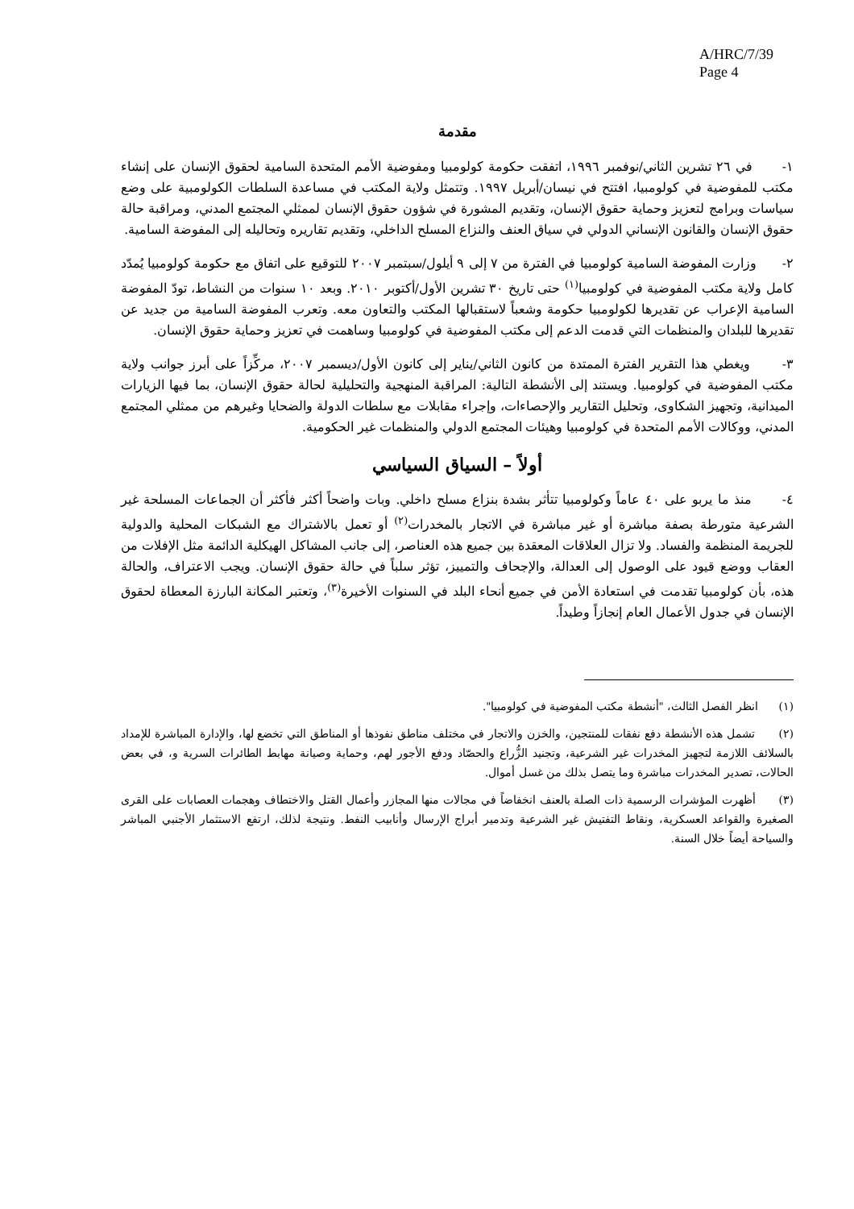A/HRC/7/39
Page 4
مقدمة
١- في ٢٦ تشرين الثاني/نوفمبر ١٩٩٦، اتفقت حكومة كولومبيا ومفوضية الأمم المتحدة السامية لحقوق الإنسان على إنشاء مكتب للمفوضية في كولومبيا، افتتح في نيسان/أبريل ١٩٩٧. وتتمثل ولاية المكتب في مساعدة السلطات الكولومبية على وضع سياسات وبرامج لتعزيز وحماية حقوق الإنسان، وتقديم المشورة في شؤون حقوق الإنسان لممثلي المجتمع المدني، ومراقبة حالة حقوق الإنسان والقانون الإنساني الدولي في سياق العنف والنزاع المسلح الداخلي، وتقديم تقاريره وتحاليله إلى المفوضة السامية.
٢- وزارت المفوضة السامية كولومبيا في الفترة من ٧ إلى ٩ أيلول/سبتمبر ٢٠٠٧ للتوقيع على اتفاق مع حكومة كولومبيا يُمدّد كامل ولاية مكتب المفوضية في كولومبيا<sup>(١)</sup> حتى تاريخ ٣٠ تشرين الأول/أكتوبر ٢٠١٠. وبعد ١٠ سنوات من النشاط، تودّ المفوضة السامية الإعراب عن تقديرها لكولومبيا حكومة وشعباً لاستقبالها المكتب والتعاون معه. وتعرب المفوضة السامية من جديد عن تقديرها للبلدان والمنظمات التي قدمت الدعم إلى مكتب المفوضية في كولومبيا وساهمت في تعزيز وحماية حقوق الإنسان.
٣- ويغطي هذا التقرير الفترة الممتدة من كانون الثاني/يناير إلى كانون الأول/ديسمبر ٢٠٠٧، مركِّزاً على أبرز جوانب ولاية مكتب المفوضية في كولومبيا. ويستند إلى الأنشطة التالية: المراقبة المنهجية والتحليلية لحالة حقوق الإنسان، بما فيها الزيارات الميدانية، وتجهيز الشكاوى، وتحليل التقارير والإحصاءات، وإجراء مقابلات مع سلطات الدولة والضحايا وغيرهم من ممثلي المجتمع المدني، ووكالات الأمم المتحدة في كولومبيا وهيئات المجتمع الدولي والمنظمات غير الحكومية.
أولاً – السياق السياسي
٤- منذ ما يربو على ٤٠ عاماً وكولومبيا تتأثر بشدة بنزاع مسلح داخلي. وبات واضحاً أكثر فأكثر أن الجماعات المسلحة غير الشرعية متورطة بصفة مباشرة أو غير مباشرة في الاتجار بالمخدرات<sup>(٢)</sup> أو تعمل بالاشتراك مع الشبكات المحلية والدولية للجريمة المنظمة والفساد. ولا تزال العلاقات المعقدة بين جميع هذه العناصر، إلى جانب المشاكل الهيكلية الدائمة مثل الإفلات من العقاب ووضع قيود على الوصول إلى العدالة، والإجحاف والتمييز، تؤثر سلباً في حالة حقوق الإنسان. ويجب الاعتراف، والحالة هذه، بأن كولومبيا تقدمت في استعادة الأمن في جميع أنحاء البلد في السنوات الأخيرة<sup>(٣)</sup>، وتعتبر المكانة البارزة المعطاة لحقوق الإنسان في جدول الأعمال العام إنجازاً وطيداً.
(١) انظر الفصل الثالث، "أنشطة مكتب المفوضية في كولومبيا".
(٢) تشمل هذه الأنشطة دفع نفقات للمنتجين، والخزن والاتجار في مختلف مناطق نفوذها أو المناطق التي تخضع لها، والإدارة المباشرة للإمداد بالسلائف اللازمة لتجهيز المخدرات غير الشرعية، وتجنيد الزُّراع والحصّاد ودفع الأجور لهم، وحماية وصيانة مهابط الطائرات السرية و، في بعض الحالات، تصدير المخدرات مباشرة وما يتصل بذلك من غسل أموال.
(٣) أظهرت المؤشرات الرسمية ذات الصلة بالعنف انخفاضاً في مجالات منها المجازر وأعمال القتل والاختطاف وهجمات العصابات على القرى الصغيرة والقواعد العسكرية، ونقاط التفتيش غير الشرعية وتدمير أبراج الإرسال وأنابيب النفط. ونتيجة لذلك، ارتفع الاستثمار الأجنبي المباشر والسياحة أيضاً خلال السنة.